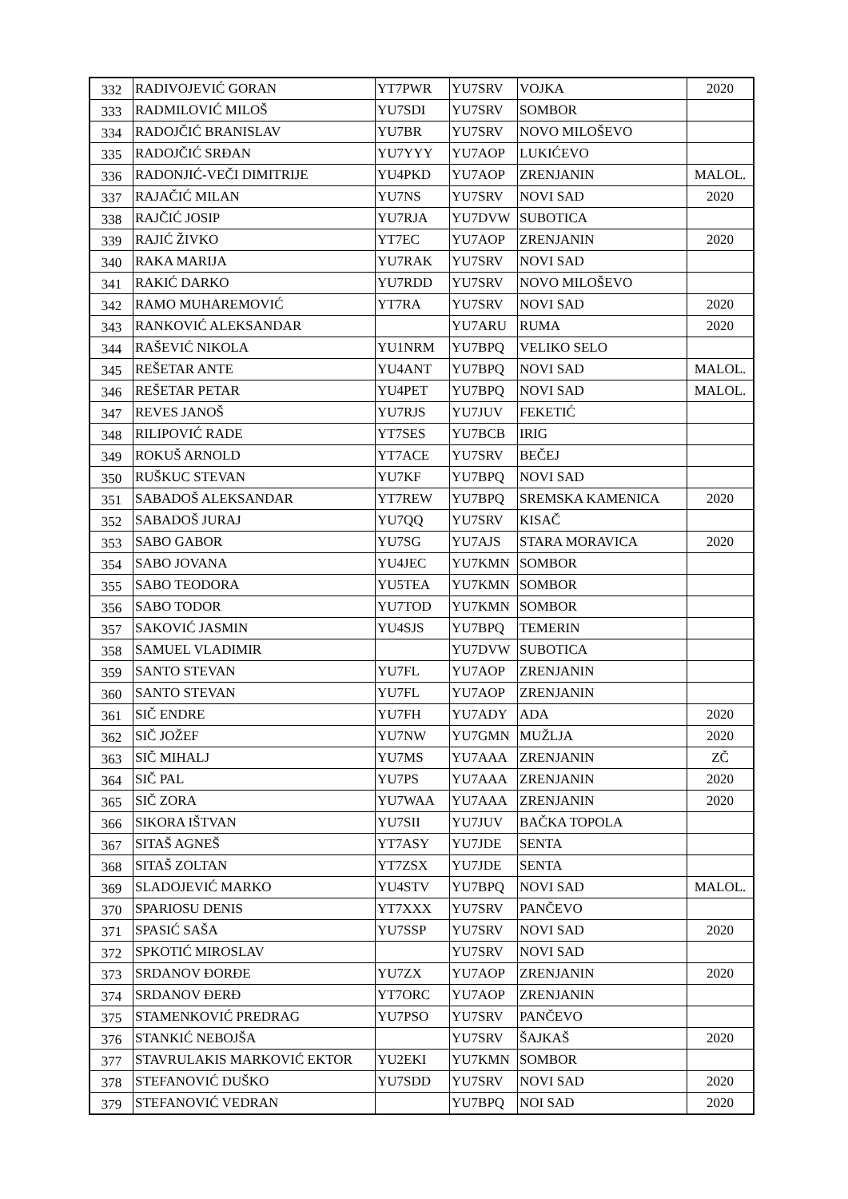| 332 | RADIVOJEVIĆ GORAN | YT7PWR | YU7SRV | VOJKA | 2020 |
| 333 | RADMILOVIĆ MILOŠ | YU7SDI | YU7SRV | SOMBOR | |
| 334 | RADOJČIĆ BRANISLAV | YU7BR | YU7SRV | NOVO MILOŠEVO | |
| 335 | RADOJČIĆ SRĐAN | YU7YYY | YU7AOP | LUKIĆEVO | |
| 336 | RADONJIĆ-VEČI DIMITRIJE | YU4PKD | YU7AOP | ZRENJANIN | MALOL. |
| 337 | RAJAČIĆ MILAN | YU7NS | YU7SRV | NOVI SAD | 2020 |
| 338 | RAJČIĆ JOSIP | YU7RJA | YU7DVW | SUBOTICA | |
| 339 | RAJIĆ ŽIVKO | YT7EC | YU7AOP | ZRENJANIN | 2020 |
| 340 | RAKA MARIJA | YU7RAK | YU7SRV | NOVI SAD | |
| 341 | RAKIĆ DARKO | YU7RDD | YU7SRV | NOVO MILOŠEVO | |
| 342 | RAMO MUHAREMOVIĆ | YT7RA | YU7SRV | NOVI SAD | 2020 |
| 343 | RANKOVIĆ ALEKSANDAR | | YU7ARU | RUMA | 2020 |
| 344 | RAŠEVIĆ NIKOLA | YU1NRM | YU7BPQ | VELIKO SELO | |
| 345 | REŠETAR ANTE | YU4ANT | YU7BPQ | NOVI SAD | MALOL. |
| 346 | REŠETAR PETAR | YU4PET | YU7BPQ | NOVI SAD | MALOL. |
| 347 | REVES JANOŠ | YU7RJS | YU7JUV | FEKETIĆ | |
| 348 | RILIPOVIĆ RADE | YT7SES | YU7BCB | IRIG | |
| 349 | ROKUŠ ARNOLD | YT7ACE | YU7SRV | BEČEJ | |
| 350 | RUŠKUC STEVAN | YU7KF | YU7BPQ | NOVI SAD | |
| 351 | SABADOŠ ALEKSANDAR | YT7REW | YU7BPQ | SREMSKA KAMENICA | 2020 |
| 352 | SABADOŠ JURAJ | YU7QQ | YU7SRV | KISAČ | |
| 353 | SABO GABOR | YU7SG | YU7AJS | STARA MORAVICA | 2020 |
| 354 | SABO JOVANA | YU4JEC | YU7KMN | SOMBOR | |
| 355 | SABO TEODORA | YU5TEA | YU7KMN | SOMBOR | |
| 356 | SABO TODOR | YU7TOD | YU7KMN | SOMBOR | |
| 357 | SAKOVIĆ JASMIN | YU4SJS | YU7BPQ | TEMERIN | |
| 358 | SAMUEL VLADIMIR | | YU7DVW | SUBOTICA | |
| 359 | SANTO STEVAN | YU7FL | YU7AOP | ZRENJANIN | |
| 360 | SANTO STEVAN | YU7FL | YU7AOP | ZRENJANIN | |
| 361 | SIČ ENDRE | YU7FH | YU7ADY | ADA | 2020 |
| 362 | SIČ JOŽEF | YU7NW | YU7GMN | MUŽLJA | 2020 |
| 363 | SIČ MIHALJ | YU7MS | YU7AAA | ZRENJANIN | ZČ |
| 364 | SIČ PAL | YU7PS | YU7AAA | ZRENJANIN | 2020 |
| 365 | SIČ ZORA | YU7WAA | YU7AAA | ZRENJANIN | 2020 |
| 366 | SIKORA IŠTVAN | YU7SII | YU7JUV | BAČKA TOPOLA | |
| 367 | SITAŠ AGNEŠ | YT7ASY | YU7JDE | SENTA | |
| 368 | SITAŠ ZOLTAN | YT7ZSX | YU7JDE | SENTA | |
| 369 | SLADOJEVIĆ MARKO | YU4STV | YU7BPQ | NOVI SAD | MALOL. |
| 370 | SPARIOSU DENIS | YT7XXX | YU7SRV | PANČEVO | |
| 371 | SPASIĆ SAŠA | YU7SSP | YU7SRV | NOVI SAD | 2020 |
| 372 | SPKOTIĆ MIROSLAV | | YU7SRV | NOVI SAD | |
| 373 | SRDANOV ĐORĐE | YU7ZX | YU7AOP | ZRENJANIN | 2020 |
| 374 | SRDANOV ĐERĐ | YT7ORC | YU7AOP | ZRENJANIN | |
| 375 | STAMENKOVIĆ PREDRAG | YU7PSO | YU7SRV | PANČEVO | |
| 376 | STANKIĆ NEBOJŠA | | YU7SRV | ŠAJKAŠ | 2020 |
| 377 | STAVRULAKIS MARKOVIĆ EKTOR | YU2EKI | YU7KMN | SOMBOR | |
| 378 | STEFANOVIĆ DUŠKO | YU7SDD | YU7SRV | NOVI SAD | 2020 |
| 379 | STEFANOVIĆ VEDRAN | | YU7BPQ | NOI SAD | 2020 |